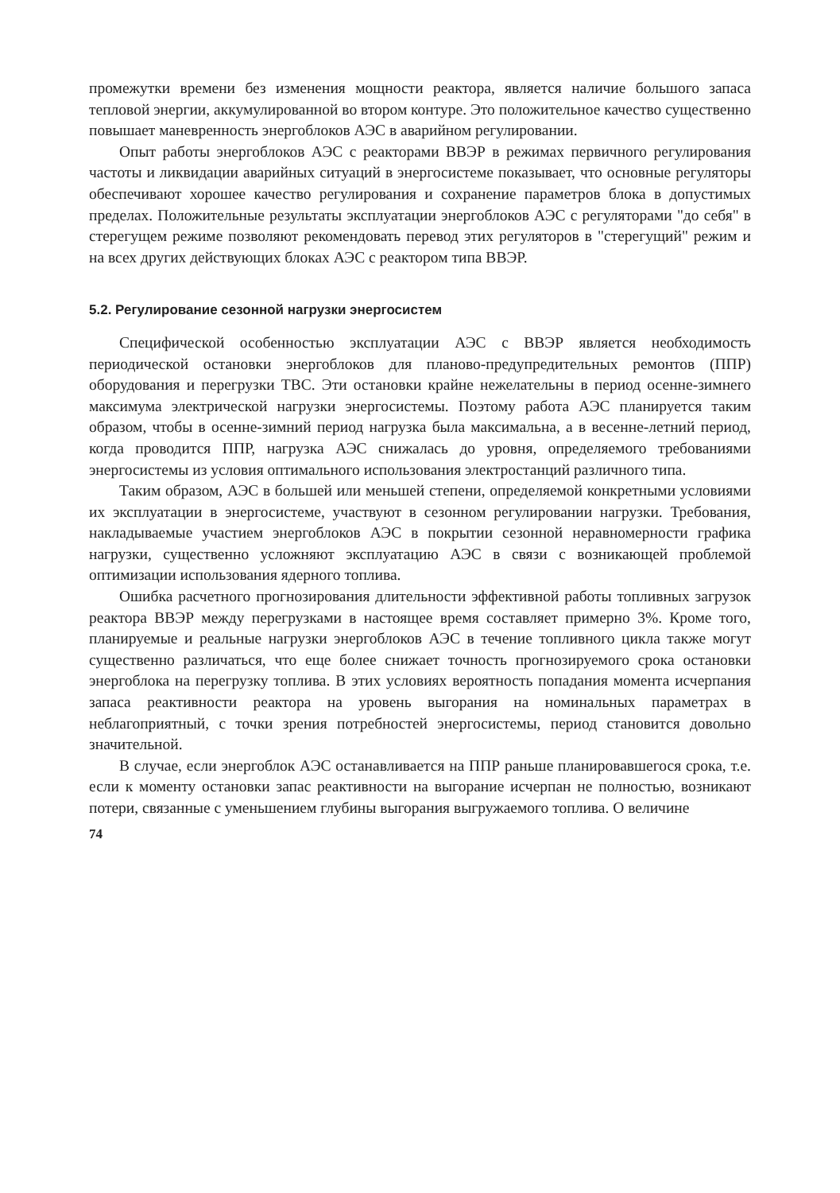промежутки времени без изменения мощности реактора, является наличие большого запаса тепловой энергии, аккумулированной во втором контуре. Это положительное качество существенно повышает маневренность энергоблоков АЭС в аварийном регулировании.
Опыт работы энергоблоков АЭС с реакторами ВВЭР в режимах первичного регулирования частоты и ликвидации аварийных ситуаций в энергосистеме показывает, что основные регуляторы обеспечивают хорошее качество регулирования и сохранение параметров блока в допустимых пределах. Положительные результаты эксплуатации энергоблоков АЭС с регуляторами "до себя" в стерегущем режиме позволяют рекомендовать перевод этих регуляторов в "стерегущий" режим и на всех других действующих блоках АЭС с реактором типа ВВЭР.
5.2. Регулирование сезонной нагрузки энергосистем
Специфической особенностью эксплуатации АЭС с ВВЭР является необходимость периодической остановки энергоблоков для планово-предупредительных ремонтов (ППР) оборудования и перегрузки ТВС. Эти остановки крайне нежелательны в период осенне-зимнего максимума электрической нагрузки энергосистемы. Поэтому работа АЭС планируется таким образом, чтобы в осенне-зимний период нагрузка была максимальна, а в весенне-летний период, когда проводится ППР, нагрузка АЭС снижалась до уровня, определяемого требованиями энергосистемы из условия оптимального использования электростанций различного типа.
Таким образом, АЭС в большей или меньшей степени, определяемой конкретными условиями их эксплуатации в энергосистеме, участвуют в сезонном регулировании нагрузки. Требования, накладываемые участием энергоблоков АЭС в покрытии сезонной неравномерности графика нагрузки, существенно усложняют эксплуатацию АЭС в связи с возникающей проблемой оптимизации использования ядерного топлива.
Ошибка расчетного прогнозирования длительности эффективной работы топливных загрузок реактора ВВЭР между перегрузками в настоящее время составляет примерно 3%. Кроме того, планируемые и реальные нагрузки энергоблоков АЭС в течение топливного цикла также могут существенно различаться, что еще более снижает точность прогнозируемого срока остановки энергоблока на перегрузку топлива. В этих условиях вероятность попадания момента исчерпания запаса реактивности реактора на уровень выгорания на номинальных параметрах в неблагоприятный, с точки зрения потребностей энергосистемы, период становится довольно значительной.
В случае, если энергоблок АЭС останавливается на ППР раньше планировавшегося срока, т.е. если к моменту остановки запас реактивности на выгорание исчерпан не полностью, возникают потери, связанные с уменьшением глубины выгорания выгружаемого топлива. О величине
74